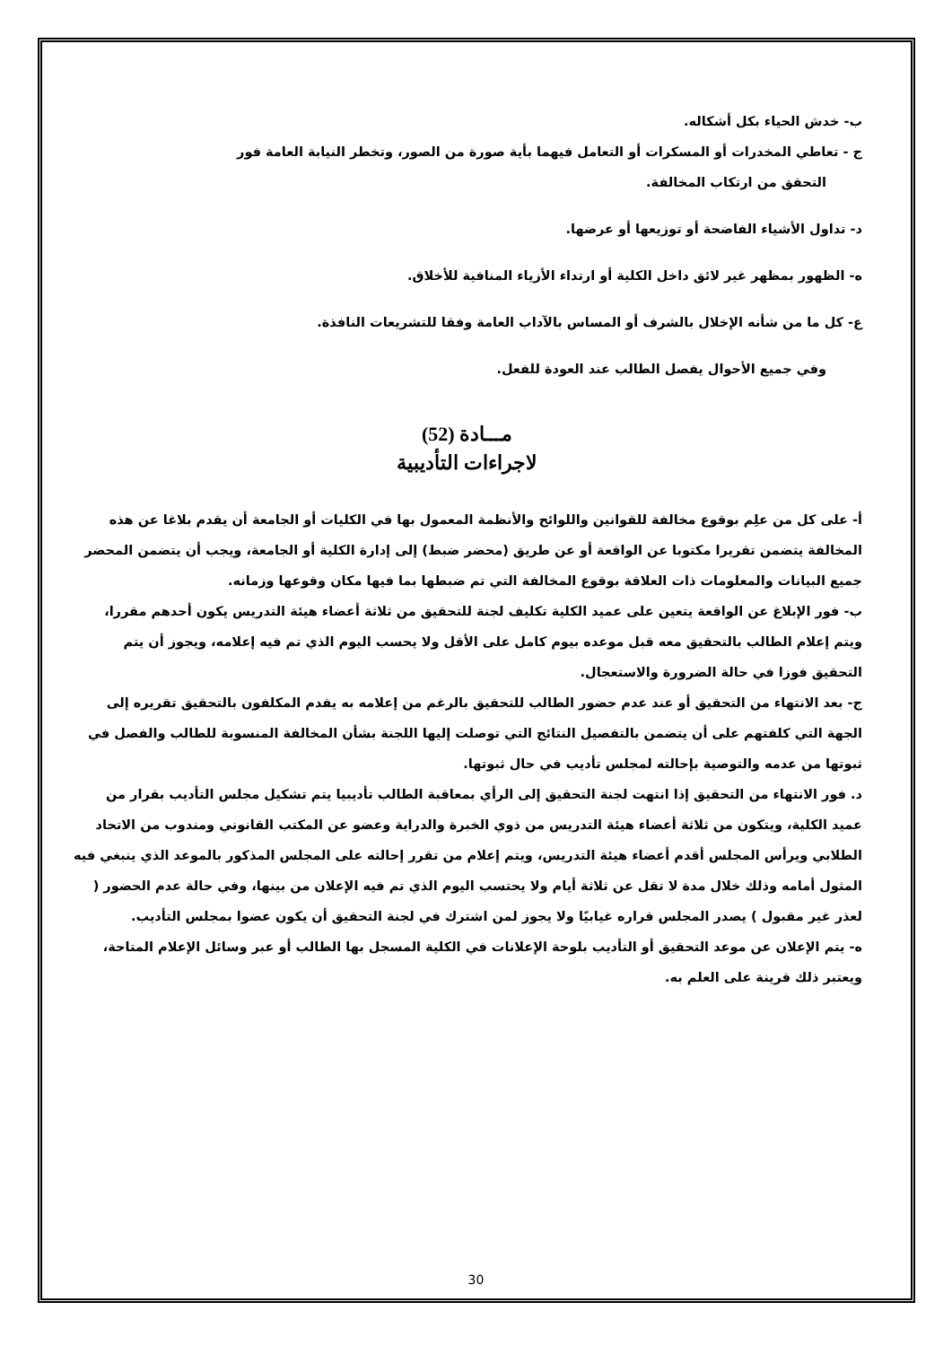ب- خدش الحياء بكل أشكاله.
ج - تعاطي المخدرات أو المسكرات أو التعامل فيهما بأية صورة من الصور، وتخطر النيابة العامة فور
التحقق من ارتكاب المخالفة.
د- تداول الأشياء الفاضحة أو توزيعها أو عرضها.
ه- الظهور بمظهر غير لائق داخل الكلية أو ارتداء الأزياء المنافية للأخلاق.
ع- كل ما من شأنه الإخلال بالشرف أو المساس بالآداب العامة وفقا للتشريعات النافذة.
وفي جميع الأحوال يفصل الطالب عند العودة للفعل.
مـــادة (52)
لاجراءات التأديبية
أ- على كل من علِم بوقوع مخالفة للقوانين واللوائح والأنظمة المعمول بها في الكليات أو الجامعة أن يقدم بلاغا عن هذه المخالفة يتضمن تقريرا مكتوبا عن الواقعة أو عن طريق (محضر ضبط) إلى إدارة الكلية أو الجامعة، ويجب أن يتضمن المحضر جميع البيانات والمعلومات ذات العلاقة بوقوع المخالفة التي تم ضبطها بما فيها مكان وقوعها وزمانه.
ب- فور الإبلاغ عن الواقعة يتعين على عميد الكلية تكليف لجنة للتحقيق من ثلاثة أعضاء هيئة التدريس يكون أحدهم مقررا، ويتم إعلام الطالب بالتحقيق معه قبل موعده بيوم كامل على الأقل ولا يحسب اليوم الذي تم فيه إعلامه، ويجوز أن يتم التحقيق فوزا في حالة الضرورة والاستعجال.
ج- بعد الانتهاء من التحقيق أو عند عدم حضور الطالب للتحقيق بالرغم من إعلامه به يقدم المكلفون بالتحقيق تقريره إلى الجهة التي كلفتهم على أن يتضمن بالتفصيل النتائج التي توصلت إليها اللجنة بشأن المخالفة المنسوبة للطالب والفصل في ثبوتها من عدمه والتوصية بإحالته لمجلس تأديب في حال ثبوتها.
د. فور الانتهاء من التحقيق إذا انتهت لجنة التحقيق إلى الرأي بمعاقبة الطالب تأديبيا يتم تشكيل مجلس التأديب بقرار من عميد الكلية، ويتكون من ثلاثة أعضاء هيئة التدريس من ذوي الخبرة والدراية وعضو عن المكتب القانوني ومندوب من الاتحاد الطلابي ويرأس المجلس أقدم أعضاء هيئة التدريس، ويتم إعلام من تقرر إحالته على المجلس المذكور بالموعد الذي ينبغي فيه المثول أمامه وذلك خلال مدة لا تقل عن ثلاثة أيام ولا يحتسب اليوم الذي تم فيه الإعلان من بينها، وفي حالة عدم الحضور ( لعذر غير مقبول ) يصدر المجلس قراره غيابيًا ولا يجوز لمن اشترك في لجنة التحقيق أن يكون عضوا بمجلس التأديب.
ه- يتم الإعلان عن موعد التحقيق أو التأديب بلوحة الإعلانات في الكلية المسجل بها الطالب أو عبر وسائل الإعلام المتاحة، ويعتبر ذلك قرينة على العلم به.
30